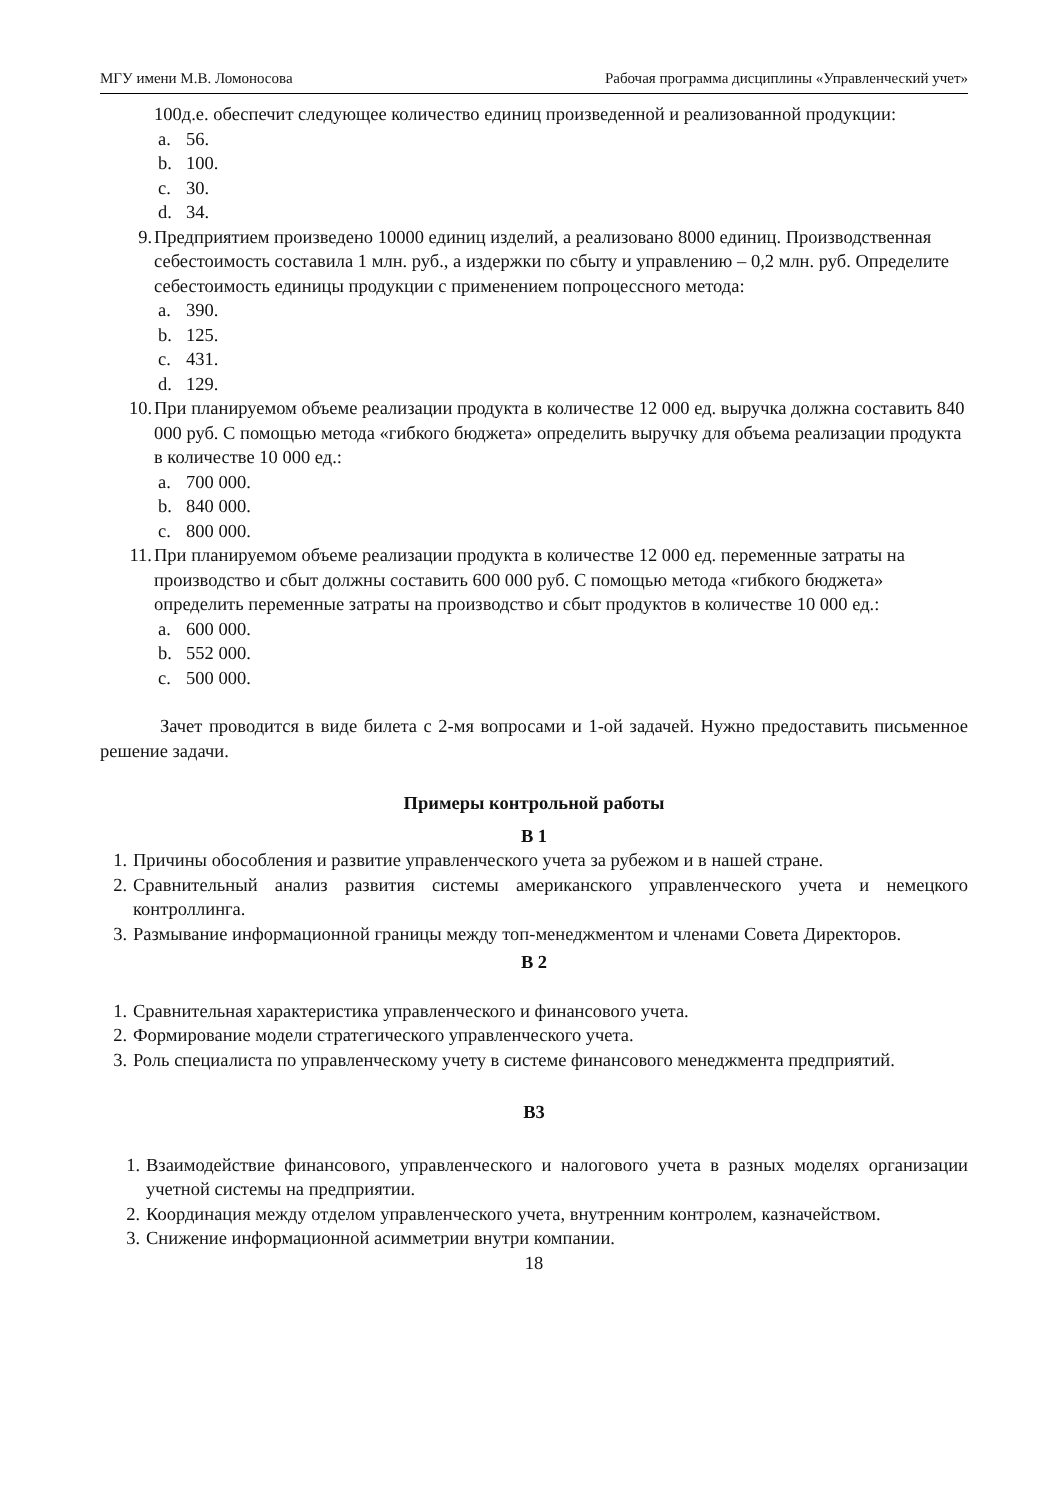МГУ имени М.В. Ломоносова Рабочая программа дисциплины «Управленческий учет»
100д.е. обеспечит следующее количество единиц произведенной и реализованной продукции:
a. 56.
b. 100.
c. 30.
d. 34.
9. Предприятием произведено 10000 единиц изделий, а реализовано 8000 единиц. Производственная себестоимость составила 1 млн. руб., а издержки по сбыту и управлению – 0,2 млн. руб. Определите себестоимость единицы продукции с применением попроцессного метода:
a. 390.
b. 125.
c. 431.
d. 129.
10. При планируемом объеме реализации продукта в количестве 12 000 ед. выручка должна составить 840 000 руб. С помощью метода «гибкого бюджета» определить выручку для объема реализации продукта в количестве 10 000 ед.:
a. 700 000.
b. 840 000.
c. 800 000.
11. При планируемом объеме реализации продукта в количестве 12 000 ед. переменные затраты на производство и сбыт должны составить 600 000 руб. С помощью метода «гибкого бюджета» определить переменные затраты на производство и сбыт продуктов в количестве 10 000 ед.:
a. 600 000.
b. 552 000.
c. 500 000.
Зачет проводится в виде билета с 2-мя вопросами и 1-ой задачей. Нужно предоставить письменное решение задачи.
Примеры контрольной работы
В 1
1. Причины обособления и развитие управленческого учета за рубежом и в нашей стране.
2. Сравнительный анализ развития системы американского управленческого учета и немецкого контроллинга.
3. Размывание информационной границы между топ-менеджментом и членами Совета Директоров.
В 2
1. Сравнительная характеристика управленческого и финансового учета.
2. Формирование модели стратегического управленческого учета.
3. Роль специалиста по управленческому учету в системе финансового менеджмента предприятий.
В3
1. Взаимодействие финансового, управленческого и налогового учета в разных моделях организации учетной системы на предприятии.
2. Координация между отделом управленческого учета, внутренним контролем, казначейством.
3. Снижение информационной асимметрии внутри компании.
18